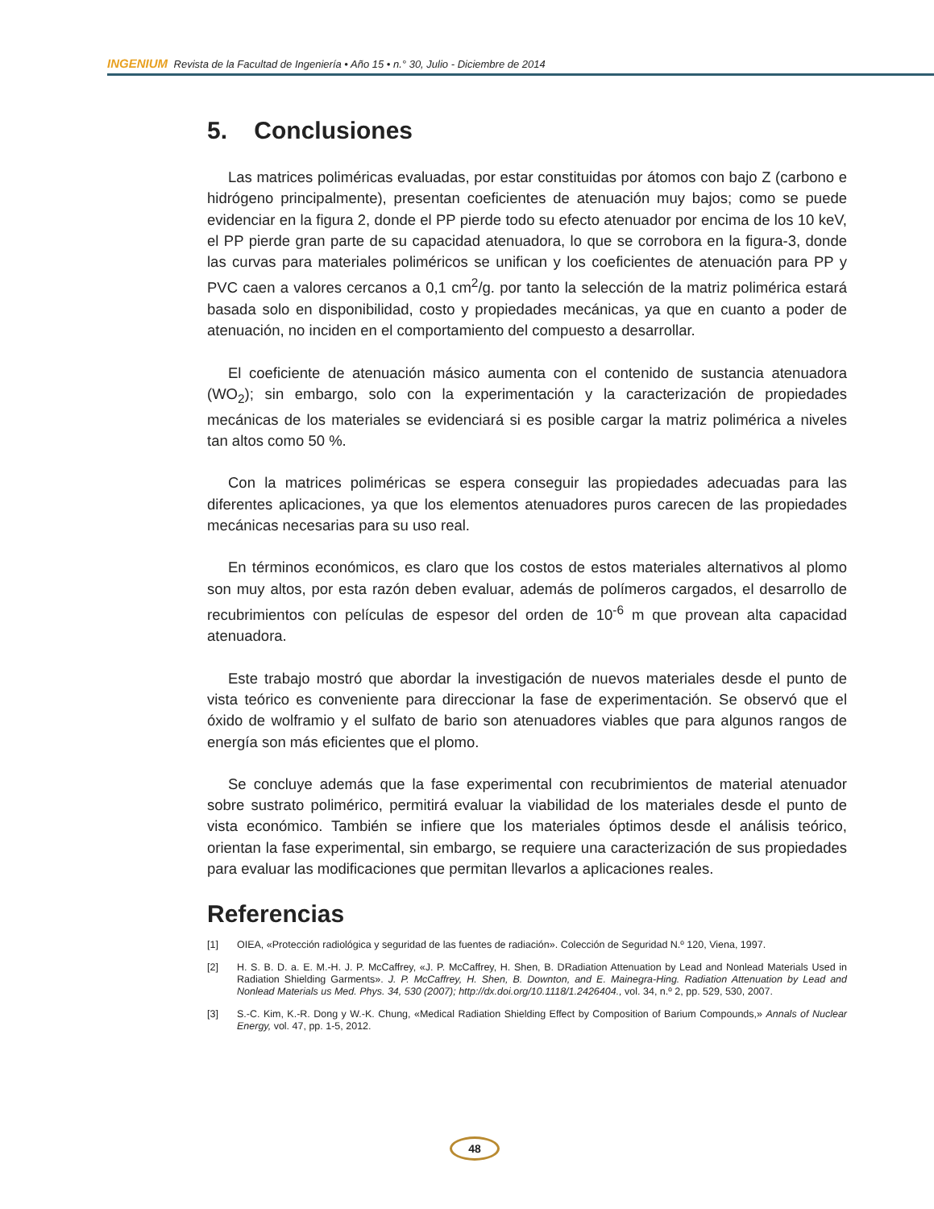INGENIUM Revista de la Facultad de Ingeniería • Año 15 • n.° 30, Julio - Diciembre de 2014
5. Conclusiones
Las matrices poliméricas evaluadas, por estar constituidas por átomos con bajo Z (carbono e hidrógeno principalmente), presentan coeficientes de atenuación muy bajos; como se puede evidenciar en la figura 2, donde el PP pierde todo su efecto atenuador por encima de los 10 keV, el PP pierde gran parte de su capacidad atenuadora, lo que se corrobora en la figura-3, donde las curvas para materiales poliméricos se unifican y los coeficientes de atenuación para PP y PVC caen a valores cercanos a 0,1 cm<sup>2</sup>/g. por tanto la selección de la matriz polimérica estará basada solo en disponibilidad, costo y propiedades mecánicas, ya que en cuanto a poder de atenuación, no inciden en el comportamiento del compuesto a desarrollar.
El coeficiente de atenuación másico aumenta con el contenido de sustancia atenuadora (WO<sub>2</sub>); sin embargo, solo con la experimentación y la caracterización de propiedades mecánicas de los materiales se evidenciará si es posible cargar la matriz polimérica a niveles tan altos como 50 %.
Con la matrices poliméricas se espera conseguir las propiedades adecuadas para las diferentes aplicaciones, ya que los elementos atenuadores puros carecen de las propiedades mecánicas necesarias para su uso real.
En términos económicos, es claro que los costos de estos materiales alternativos al plomo son muy altos, por esta razón deben evaluar, además de polímeros cargados, el desarrollo de recubrimientos con películas de espesor del orden de 10<sup>-6</sup> m que provean alta capacidad atenuadora.
Este trabajo mostró que abordar la investigación de nuevos materiales desde el punto de vista teórico es conveniente para direccionar la fase de experimentación. Se observó que el óxido de wolframio y el sulfato de bario son atenuadores viables que para algunos rangos de energía son más eficientes que el plomo.
Se concluye además que la fase experimental con recubrimientos de material atenuador sobre sustrato polimérico, permitirá evaluar la viabilidad de los materiales desde el punto de vista económico. También se infiere que los materiales óptimos desde el análisis teórico, orientan la fase experimental, sin embargo, se requiere una caracterización de sus propiedades para evaluar las modificaciones que permitan llevarlos a aplicaciones reales.
Referencias
[1] OIEA, «Protección radiológica y seguridad de las fuentes de radiación». Colección de Seguridad N.º 120, Viena, 1997.
[2] H. S. B. D. a. E. M.-H. J. P. McCaffrey, «J. P. McCaffrey, H. Shen, B. DRadiation Attenuation by Lead and Nonlead Materials Used in Radiation Shielding Garments». J. P. McCaffrey, H. Shen, B. Downton, and E. Mainegra-Hing. Radiation Attenuation by Lead and Nonlead Materials us Med. Phys. 34, 530 (2007); http://dx.doi.org/10.1118/1.2426404., vol. 34, n.º 2, pp. 529, 530, 2007.
[3] S.-C. Kim, K.-R. Dong y W.-K. Chung, «Medical Radiation Shielding Effect by Composition of Barium Compounds,» Annals of Nuclear Energy, vol. 47, pp. 1-5, 2012.
48